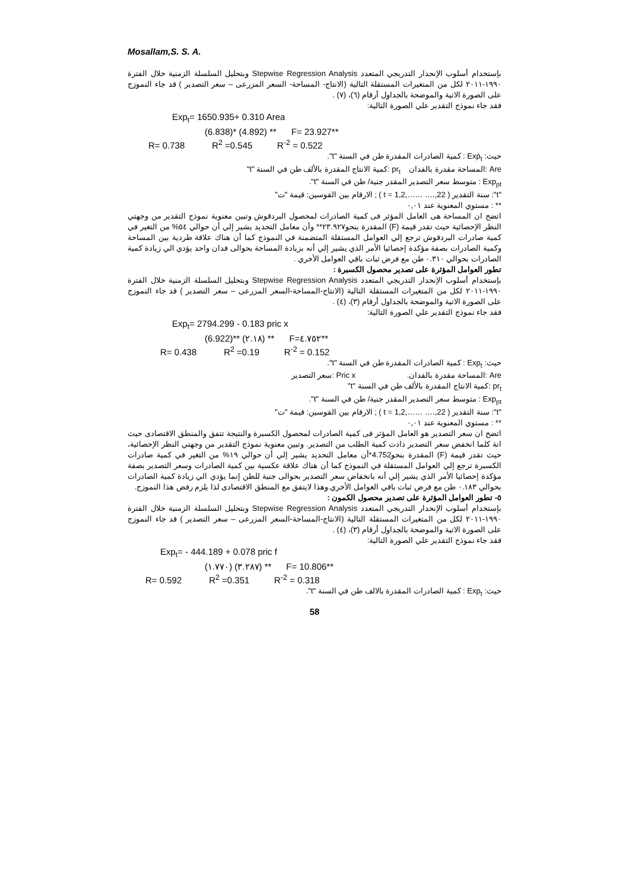Mosallam,S. S. A.
بإستخدام أسلوب الإنحدار التدريجي المتعدد Stepwise Regression Analysis وبتحليل السلسلة الزمنية خلال الفترة ١٩٩٠-٢٠١١ لكل من المتغيرات المستقلة التالية (الانتاج- المساحة- السعر المزرعى – سعر التصدير ) قد جاء النموزج على الصورة الاتية والموضحة بالجداول أرقام (٦)، (٧) .
فقد جاء نموذج التقدير علي الصورة التالية:
Exp<sub>t</sub>= 1650.935+ 0.310 Area
(6.838)* (4.892) ** F= 23.927**
R= 0.738 R<sup>2</sup> =0.545 R<sup>-2</sup> = 0.522
حيث: Exp<sub>t</sub> : كمية الصادرات المقدرة طن في السنة "t".
Are :المساحة مقدرة بالفدان pr<sub>t</sub> :كمية الانتاج المقدرة بالألف طن في السنة "t"
Exp<sub>pt</sub> : متوسط سعر التصدير المقدر جنية/ طن في السنة "t".
"t": سنة التقدير ( t = 1,2,…… ….,22 ) ; الارقام بين القوسين: قيمة "ت"
** : مستوي المعنوية عند ٠,٠١
اتضح ان المساحة هى العامل المؤثر فى كمية الصادرات لمحصول البردقوش وتبين معنوية نموذج التقدير من وجهتي النظر الإحصائية حيث تقدر قيمة (F) المقدرة بنحو٢٣.٩٢٧** وأن معامل التحديد يشير إلي أن حوالي ٥٤% من التغير في كمية صادرات البردقوش ترجع إلي العوامل المستقلة المتضمنة في النموذج كما أن هناك علاقة طردية بين المساحة وكمية الصادرات بصفة مؤكدة إحصائيا الأمر الذي يشير إلي أنه بزيادة المساحة بحوالى فدان واحد يؤدي الي زيادة كمية الصادرات بحوالي ٠.٣١٠ طن مع فرض ثبات باقي العوامل الأخري .
تطور العوامل المؤثرة على تصدير محصول الكسبرة :
بإستخدام أسلوب الإنحدار التدريجي المتعدد Stepwise Regression Analysis وبتحليل السلسلة الزمنية خلال الفترة ١٩٩٠-٢٠١١ لكل من المتغيرات المستقلة التالية (الانتاج-المساحة-السعر المزرعى – سعر التصدير ) قد جاء النموزج على الصورة الاتية والموضحة بالجداول أرقام (٣)، (٤) .
فقد جاء نموذج التقدير علي الصورة التالية:
Exp<sub>t</sub>= 2794.299 - 0.183 pric x
(6.922)** (٢.١٨) ** F=٤.٧٥٢**
R= 0.438 R<sup>2</sup> =0.19 R<sup>-2</sup> = 0.152
حيث: Exp<sub>t</sub> : كمية الصادرات المقدرة طن في السنة "t".
Are :المساحة مقدرة بالفدان. Pric x :سعر التصدير
pr<sub>t</sub> :كمية الانتاج المقدرة بالألف طن في السنة "t"
Exp<sub>pt</sub> : متوسط سعر التصدير المقدر جنية/ طن في السنة "t".
"t": سنة التقدير ( t = 1,2,…… ….,22 ) ; الارقام بين القوسين: قيمة "ت"
** : مستوي المعنوية عند ٠,٠١
اتضح ان سعر التصدير هو العامل المؤثر فى كمية الصادرات لمحصول الكسبرة والنتيجة تتفق والمنطق الاقتصادى حيث انة كلما انخفض سعر التصدير ذادت كمية الطلب من التصدير. وتبين معنوية نموذج التقدير من وجهتي النظر الإحصائية، حيث تقدر قيمة (F) المقدرة بنحو4.752*أن معامل التحديد يشير إلي أن حوالي ١٩% من التغير في كمية صادرات الكسبرة ترجع إلي العوامل المستقلة في النموذج كما أن هناك علاقة عكسية بين كمية الصادرات وسعر التصدير بصفة مؤكدة إحصائيا الأمر الذي يشير إلي أنه بانخفاض سعر التصدير بحوالى جنية للطن إنما يؤدي الي زيادة كمية الصادرات بحوالي ٠.١٨٣ طن مع فرض ثبات باقي العوامل الأخري.وهذا لايتفق مع المنطق الاقتصادى لذا يلزم رفض هذا النموزج.
٥- تطور العوامل المؤثرة على تصدير محصول الكمون :
بإستخدام أسلوب الإنحدار التدريجي المتعدد Stepwise Regression Analysis وبتحليل السلسلة الزمنية خلال الفترة ١٩٩٠-٢٠١١ لكل من المتغيرات المستقلة التالية (الانتاج-المساحة-السعر المزرعى – سعر التصدير ) قد جاء النموزج على الصورة الاتية والموضحة بالجداول أرقام (٣)، (٤) .
فقد جاء نموذج التقدير علي الصورة التالية:
Exp<sub>t</sub>= - 444.189 + 0.078 pric f
(١.٧٧٠) (٣.٢٨٧) ** F= 10.806**
R= 0.592 R<sup>2</sup> =0.351 R<sup>-2</sup> = 0.318
حيث: Exp<sub>t</sub> : كمية الصادرات المقدرة بالالف طن في السنة "t".
58